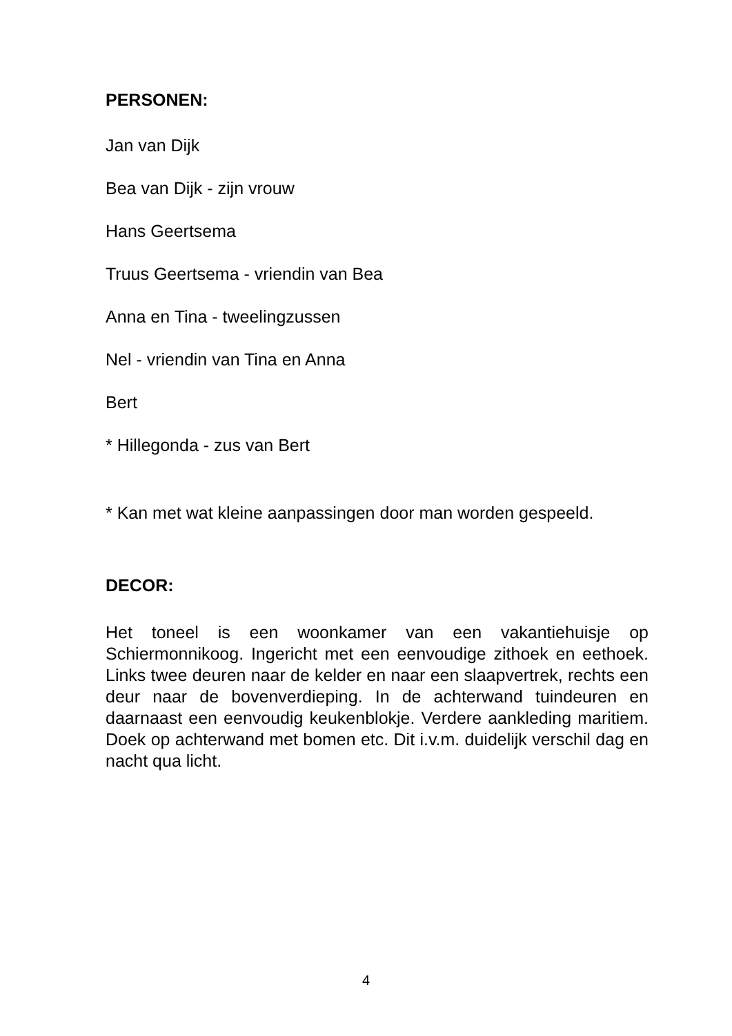PERSONEN:
Jan van Dijk
Bea van Dijk - zijn vrouw
Hans Geertsema
Truus Geertsema - vriendin van Bea
Anna en Tina - tweelingzussen
Nel - vriendin van Tina en Anna
Bert
* Hillegonda - zus van Bert
* Kan met wat kleine aanpassingen door man worden gespeeld.
DECOR:
Het toneel is een woonkamer van een vakantiehuisje op Schiermonnikoog. Ingericht met een eenvoudige zithoek en eethoek. Links twee deuren naar de kelder en naar een slaapvertrek, rechts een deur naar de bovenverdieping. In de achterwand tuindeuren en daarnaast een eenvoudig keukenblokje. Verdere aankleding maritiem. Doek op achterwand met bomen etc. Dit i.v.m. duidelijk verschil dag en nacht qua licht.
4